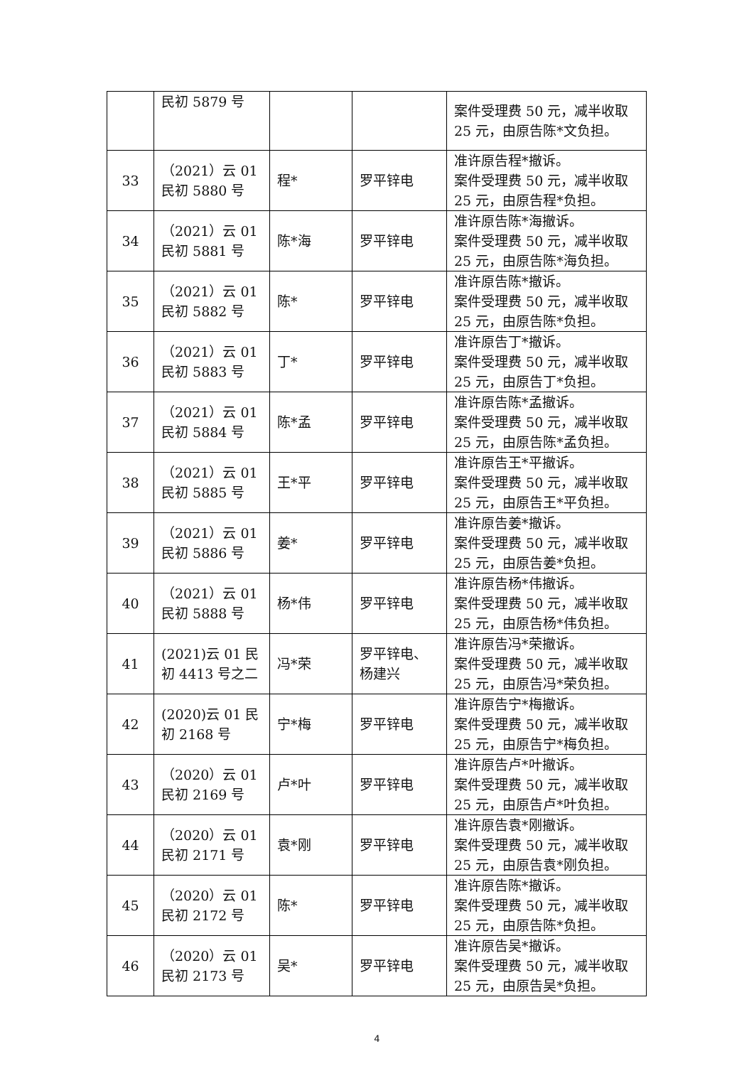| | 民初 5879 号 | | | 案件受理费 50 元，减半收取 25 元，由原告陈*文负担。 |
| 33 | （2021）云 01 民初 5880 号 | 程* | 罗平锌电 | 准许原告程*撤诉。 案件受理费 50 元，减半收取 25 元，由原告程*负担。 |
| 34 | （2021）云 01 民初 5881 号 | 陈*海 | 罗平锌电 | 准许原告陈*海撤诉。 案件受理费 50 元，减半收取 25 元，由原告陈*海负担。 |
| 35 | （2021）云 01 民初 5882 号 | 陈* | 罗平锌电 | 准许原告陈*撤诉。 案件受理费 50 元，减半收取 25 元，由原告陈*负担。 |
| 36 | （2021）云 01 民初 5883 号 | 丁* | 罗平锌电 | 准许原告丁*撤诉。 案件受理费 50 元，减半收取 25 元，由原告丁*负担。 |
| 37 | （2021）云 01 民初 5884 号 | 陈*孟 | 罗平锌电 | 准许原告陈*孟撤诉。 案件受理费 50 元，减半收取 25 元，由原告陈*孟负担。 |
| 38 | （2021）云 01 民初 5885 号 | 王*平 | 罗平锌电 | 准许原告王*平撤诉。 案件受理费 50 元，减半收取 25 元，由原告王*平负担。 |
| 39 | （2021）云 01 民初 5886 号 | 姜* | 罗平锌电 | 准许原告姜*撤诉。 案件受理费 50 元，减半收取 25 元，由原告姜*负担。 |
| 40 | （2021）云 01 民初 5888 号 | 杨*伟 | 罗平锌电 | 准许原告杨*伟撤诉。 案件受理费 50 元，减半收取 25 元，由原告杨*伟负担。 |
| 41 | (2021)云 01 民初 4413 号之二 | 冯*荣 | 罗平锌电、杨建兴 | 准许原告冯*荣撤诉。 案件受理费 50 元，减半收取 25 元，由原告冯*荣负担。 |
| 42 | (2020)云 01 民初 2168 号 | 宁*梅 | 罗平锌电 | 准许原告宁*梅撤诉。 案件受理费 50 元，减半收取 25 元，由原告宁*梅负担。 |
| 43 | （2020）云 01 民初 2169 号 | 卢*叶 | 罗平锌电 | 准许原告卢*叶撤诉。 案件受理费 50 元，减半收取 25 元，由原告卢*叶负担。 |
| 44 | （2020）云 01 民初 2171 号 | 袁*刚 | 罗平锌电 | 准许原告袁*刚撤诉。 案件受理费 50 元，减半收取 25 元，由原告袁*刚负担。 |
| 45 | （2020）云 01 民初 2172 号 | 陈* | 罗平锌电 | 准许原告陈*撤诉。 案件受理费 50 元，减半收取 25 元，由原告陈*负担。 |
| 46 | （2020）云 01 民初 2173 号 | 吴* | 罗平锌电 | 准许原告吴*撤诉。 案件受理费 50 元，减半收取 25 元，由原告吴*负担。 |
4